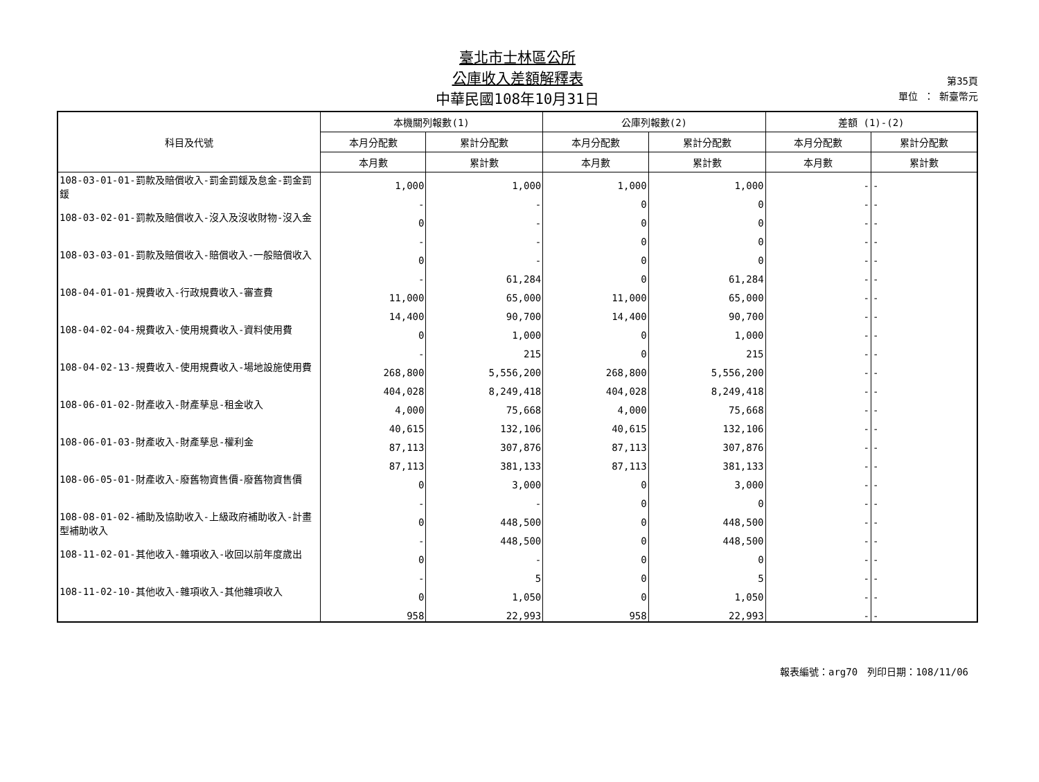臺北市士林區公所
公庫收入差額解釋表
中華民國108年10月31日
第35頁
單位 ： 新臺幣元
| 科目及代號 | 本機關列報數(1) | | 公庫列報數(2) | | 差額 (1)-(2) | |
| --- | --- | --- | --- | --- | --- | --- |
| | 本月分配數 | 累計分配數 | 本月分配數 | 累計分配數 | 本月分配數 | 累計分配數 |
| | 本月數 | 累計數 | 本月數 | 累計數 | 本月數 | 累計數 |
| 108-03-01-01-罰款及賠償收入-罰金罰鍰及怠金-罰金罰鍰 | 1,000 | 1,000 | 1,000 | 1,000 | - | - |
| | - | - | 0 | 0 | - | - |
| 108-03-02-01-罰款及賠償收入-沒入及沒收財物-沒入金 | 0 | - | 0 | 0 | - | - |
| | - | - | 0 | 0 | - | - |
| 108-03-03-01-罰款及賠償收入-賠償收入-一般賠償收入 | 0 | - | 0 | 0 | - | - |
| | - | 61,284 | 0 | 61,284 | - | - |
| 108-04-01-01-規費收入-行政規費收入-審查費 | 11,000 | 65,000 | 11,000 | 65,000 | - | - |
| | 14,400 | 90,700 | 14,400 | 90,700 | - | - |
| 108-04-02-04-規費收入-使用規費收入-資料使用費 | 0 | 1,000 | 0 | 1,000 | - | - |
| | - | 215 | 0 | 215 | - | - |
| 108-04-02-13-規費收入-使用規費收入-場地設施使用費 | 268,800 | 5,556,200 | 268,800 | 5,556,200 | - | - |
| | 404,028 | 8,249,418 | 404,028 | 8,249,418 | - | - |
| 108-06-01-02-財產收入-財產孳息-租金收入 | 4,000 | 75,668 | 4,000 | 75,668 | - | - |
| | 40,615 | 132,106 | 40,615 | 132,106 | - | - |
| 108-06-01-03-財產收入-財產孳息-權利金 | 87,113 | 307,876 | 87,113 | 307,876 | - | - |
| | 87,113 | 381,133 | 87,113 | 381,133 | - | - |
| 108-06-05-01-財產收入-廢舊物資售價-廢舊物資售價 | 0 | 3,000 | 0 | 3,000 | - | - |
| | - | - | 0 | 0 | - | - |
| 108-08-01-02-補助及協助收入-上級政府補助收入-計畫型補助收入 | 0 | 448,500 | 0 | 448,500 | - | - |
| | - | 448,500 | 0 | 448,500 | - | - |
| 108-11-02-01-其他收入-雜項收入-收回以前年度歲出 | 0 | - | 0 | 0 | - | - |
| | - | 5 | 0 | 5 | - | - |
| 108-11-02-10-其他收入-雜項收入-其他雜項收入 | 0 | 1,050 | 0 | 1,050 | - | - |
| | 958 | 22,993 | 958 | 22,993 | - | - |
報表編號：arg70　列印日期：108/11/06